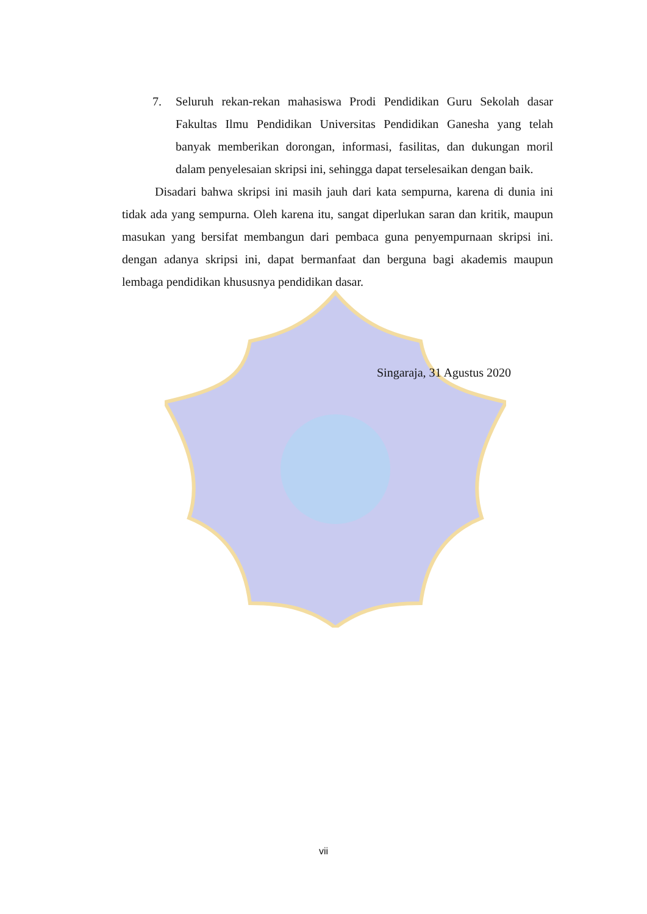7. Seluruh rekan-rekan mahasiswa Prodi Pendidikan Guru Sekolah dasar Fakultas Ilmu Pendidikan Universitas Pendidikan Ganesha yang telah banyak memberikan dorongan, informasi, fasilitas, dan dukungan moril dalam penyelesaian skripsi ini, sehingga dapat terselesaikan dengan baik.
Disadari bahwa skripsi ini masih jauh dari kata sempurna, karena di dunia ini tidak ada yang sempurna. Oleh karena itu, sangat diperlukan saran dan kritik, maupun masukan yang bersifat membangun dari pembaca guna penyempurnaan skripsi ini. dengan adanya skripsi ini, dapat bermanfaat dan berguna bagi akademis maupun lembaga pendidikan khususnya pendidikan dasar.
Singaraja, 31 Agustus 2020
vii